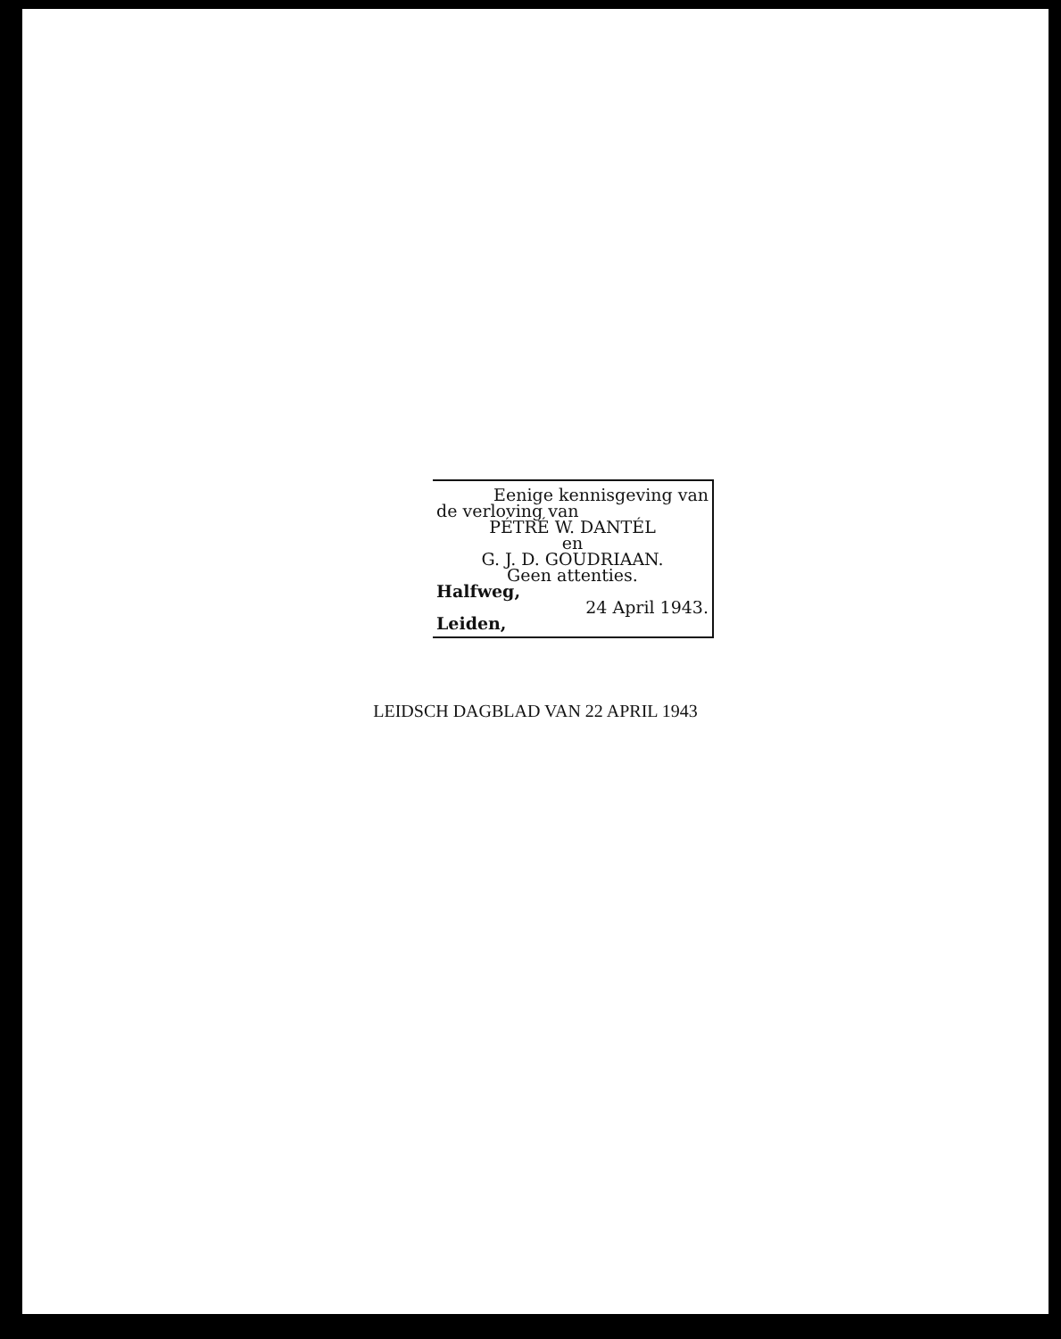Eenige kennisgeving van
de verloving van
PÉTRÉ W. DANTÉL
en
G. J. D. GOUDRIAAN.
Geen attenties.
Halfweg,
24 April 1943.
Leiden,
LEIDSCH DAGBLAD VAN 22 APRIL 1943